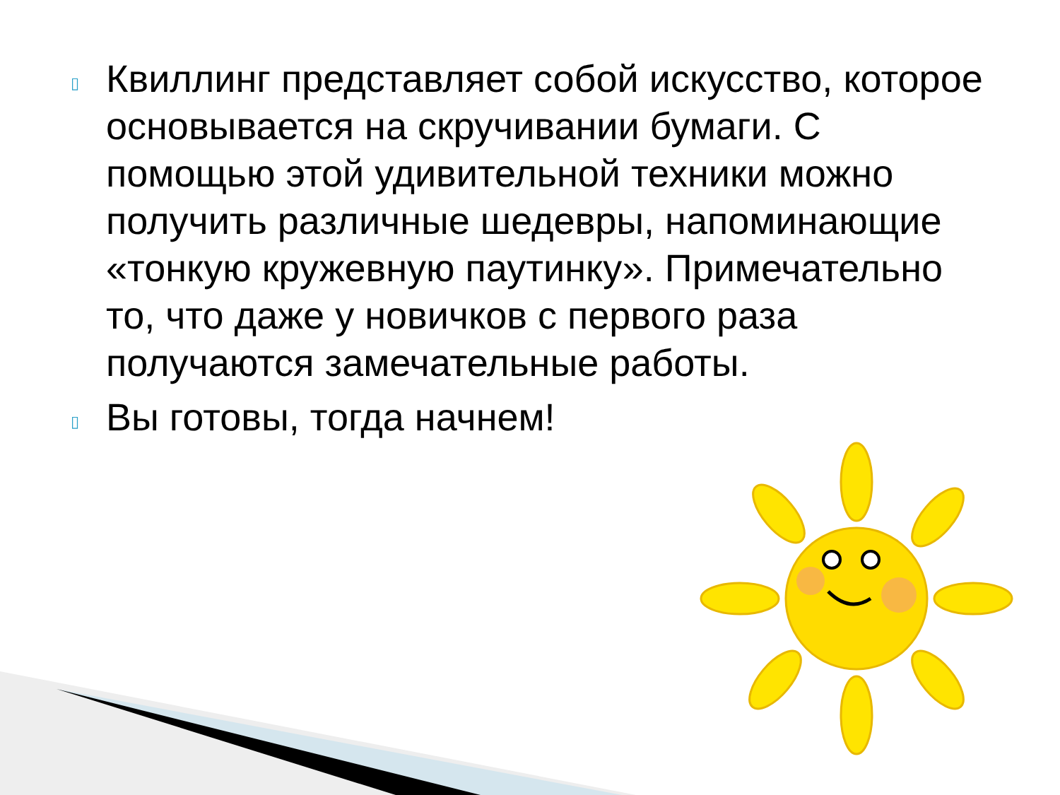▯ Квиллинг представляет собой искусство, которое основывается на скручивании бумаги. С помощью этой удивительной техники можно получить различные шедевры, напоминающие «тонкую кружевную паутинку». Примечательно то, что даже у новичков с первого раза получаются замечательные работы.
▯ Вы готовы, тогда начнем!